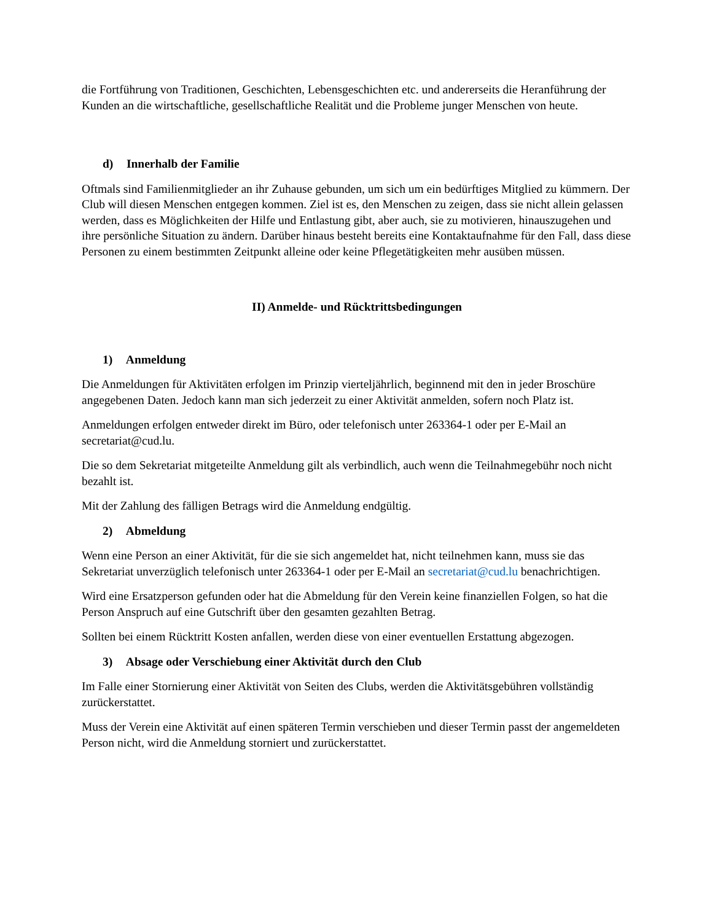die Fortführung von Traditionen, Geschichten, Lebensgeschichten etc. und andererseits die Heranführung der Kunden an die wirtschaftliche, gesellschaftliche Realität und die Probleme junger Menschen von heute.
d) Innerhalb der Familie
Oftmals sind Familienmitglieder an ihr Zuhause gebunden, um sich um ein bedürftiges Mitglied zu kümmern. Der Club will diesen Menschen entgegen kommen. Ziel ist es, den Menschen zu zeigen, dass sie nicht allein gelassen werden, dass es Möglichkeiten der Hilfe und Entlastung gibt, aber auch, sie zu motivieren, hinauszugehen und ihre persönliche Situation zu ändern. Darüber hinaus besteht bereits eine Kontaktaufnahme für den Fall, dass diese Personen zu einem bestimmten Zeitpunkt alleine oder keine Pflegetätigkeiten mehr ausüben müssen.
II) Anmelde- und Rücktrittsbedingungen
1) Anmeldung
Die Anmeldungen für Aktivitäten erfolgen im Prinzip vierteljährlich, beginnend mit den in jeder Broschüre angegebenen Daten. Jedoch kann man sich jederzeit zu einer Aktivität anmelden, sofern noch Platz ist.
Anmeldungen erfolgen entweder direkt im Büro, oder telefonisch unter 263364-1 oder per E-Mail an secretariat@cud.lu.
Die so dem Sekretariat mitgeteilte Anmeldung gilt als verbindlich, auch wenn die Teilnahmegebühr noch nicht bezahlt ist.
Mit der Zahlung des fälligen Betrags wird die Anmeldung endgültig.
2) Abmeldung
Wenn eine Person an einer Aktivität, für die sie sich angemeldet hat, nicht teilnehmen kann, muss sie das Sekretariat unverzüglich telefonisch unter 263364-1 oder per E-Mail an secretariat@cud.lu benachrichtigen.
Wird eine Ersatzperson gefunden oder hat die Abmeldung für den Verein keine finanziellen Folgen, so hat die Person Anspruch auf eine Gutschrift über den gesamten gezahlten Betrag.
Sollten bei einem Rücktritt Kosten anfallen, werden diese von einer eventuellen Erstattung abgezogen.
3) Absage oder Verschiebung einer Aktivität durch den Club
Im Falle einer Stornierung einer Aktivität von Seiten des Clubs, werden die Aktivitätsgebühren vollständig zurückerstattet.
Muss der Verein eine Aktivität auf einen späteren Termin verschieben und dieser Termin passt der angemeldeten Person nicht, wird die Anmeldung storniert und zurückerstattet.